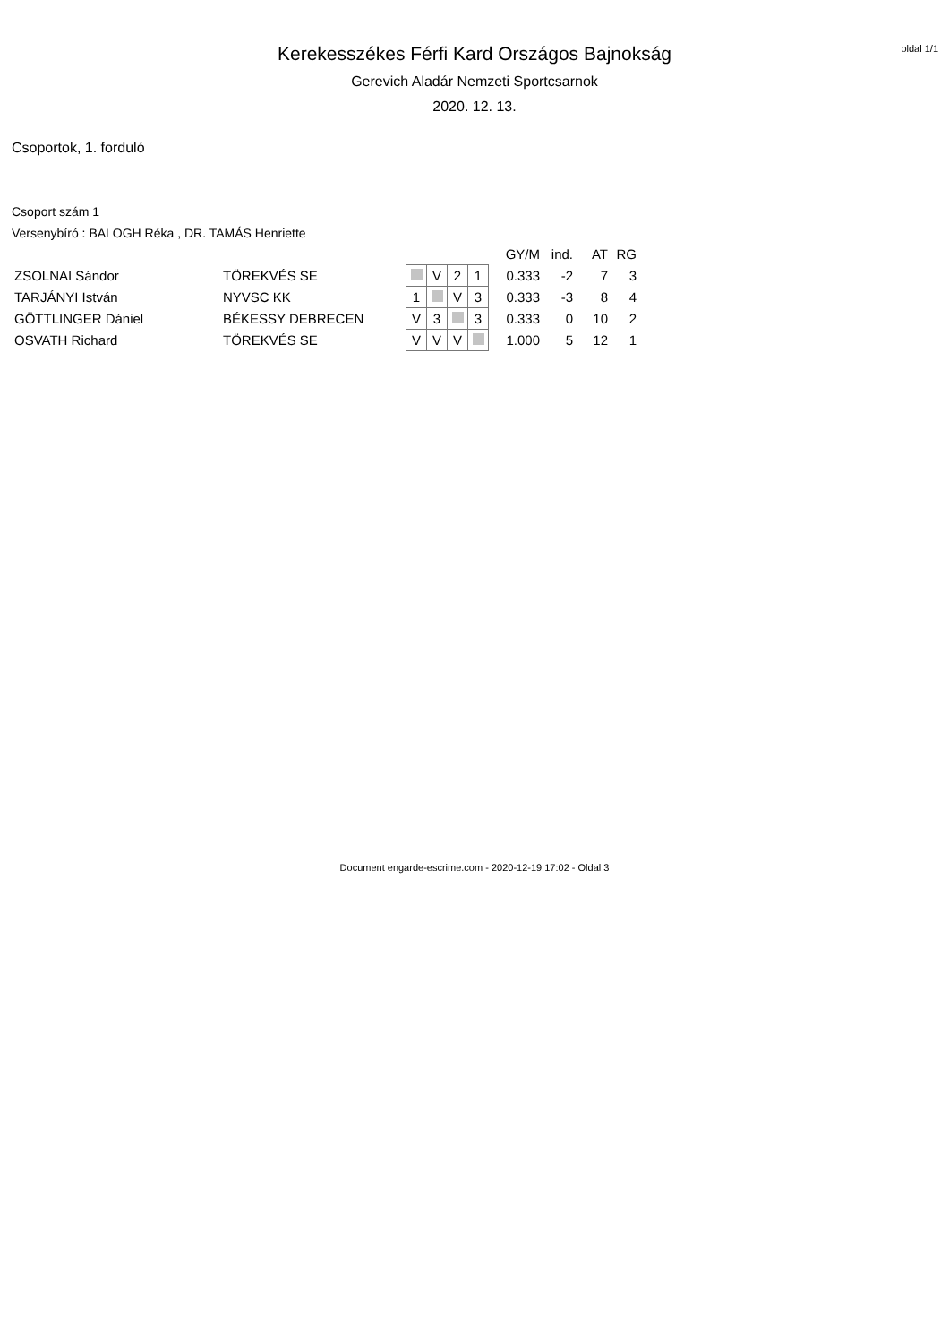oldal 1/1
Kerekesszékes Férfi Kard Országos Bajnokság
Gerevich Aladár Nemzeti Sportcsarnok
2020. 12. 13.
Csoportok, 1. forduló
Csoport szám 1
Versenybíró : BALOGH Réka , DR. TAMÁS Henriette
| | | | | | | GY/M | ind. | AT | RG |
| --- | --- | --- | --- | --- | --- | --- | --- | --- | --- |
| ZSOLNAI Sándor | TÖREKVÉS SE | | V | 2 | 1 | 0.333 | -2 | 7 | 3 |
| TARJÁNYI István | NYVSC KK | 1 | | V | 3 | 0.333 | -3 | 8 | 4 |
| GÖTTLINGER Dániel | BÉKESSY DEBRECEN | V | 3 | | 3 | 0.333 | 0 | 10 | 2 |
| OSVATH Richard | TÖREKVÉS SE | V | V | V | | 1.000 | 5 | 12 | 1 |
Document engarde-escrime.com - 2020-12-19 17:02 - Oldal 3